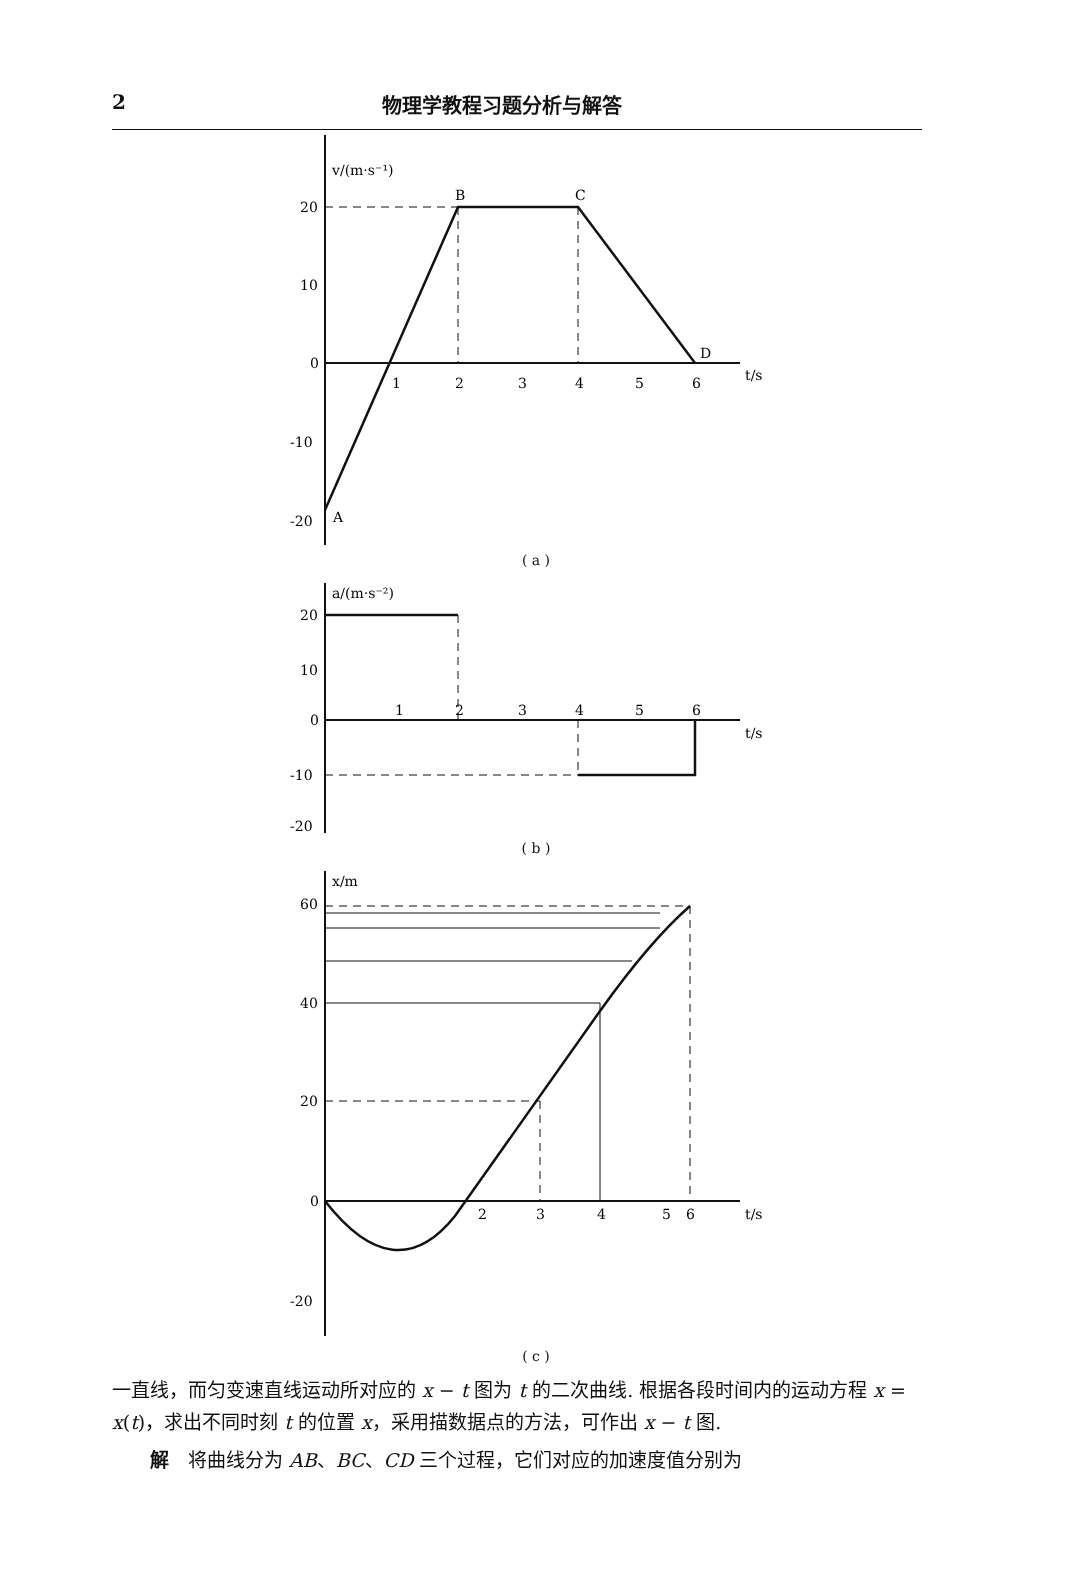2 物理学教程习题分析与解答
v/(m·s⁻¹)
20
10
0
-10
-20
A
B
C
D
1
2
3
4
5
6
t/s
( a )
a/(m·s⁻²)
20
10
0
-10
-20
1
2
3
4
5
6
t/s
( b )
x/m
60
40
20
0
-20
2
3
4
5
6
t/s
( c )
一直线，而匀变速直线运动所对应的 x − t 图为 t 的二次曲线. 根据各段时间内的运动方程 x = x(t)，求出不同时刻 t 的位置 x，采用描数据点的方法，可作出 x − t 图.
解　将曲线分为 AB、BC、CD 三个过程，它们对应的加速度值分别为